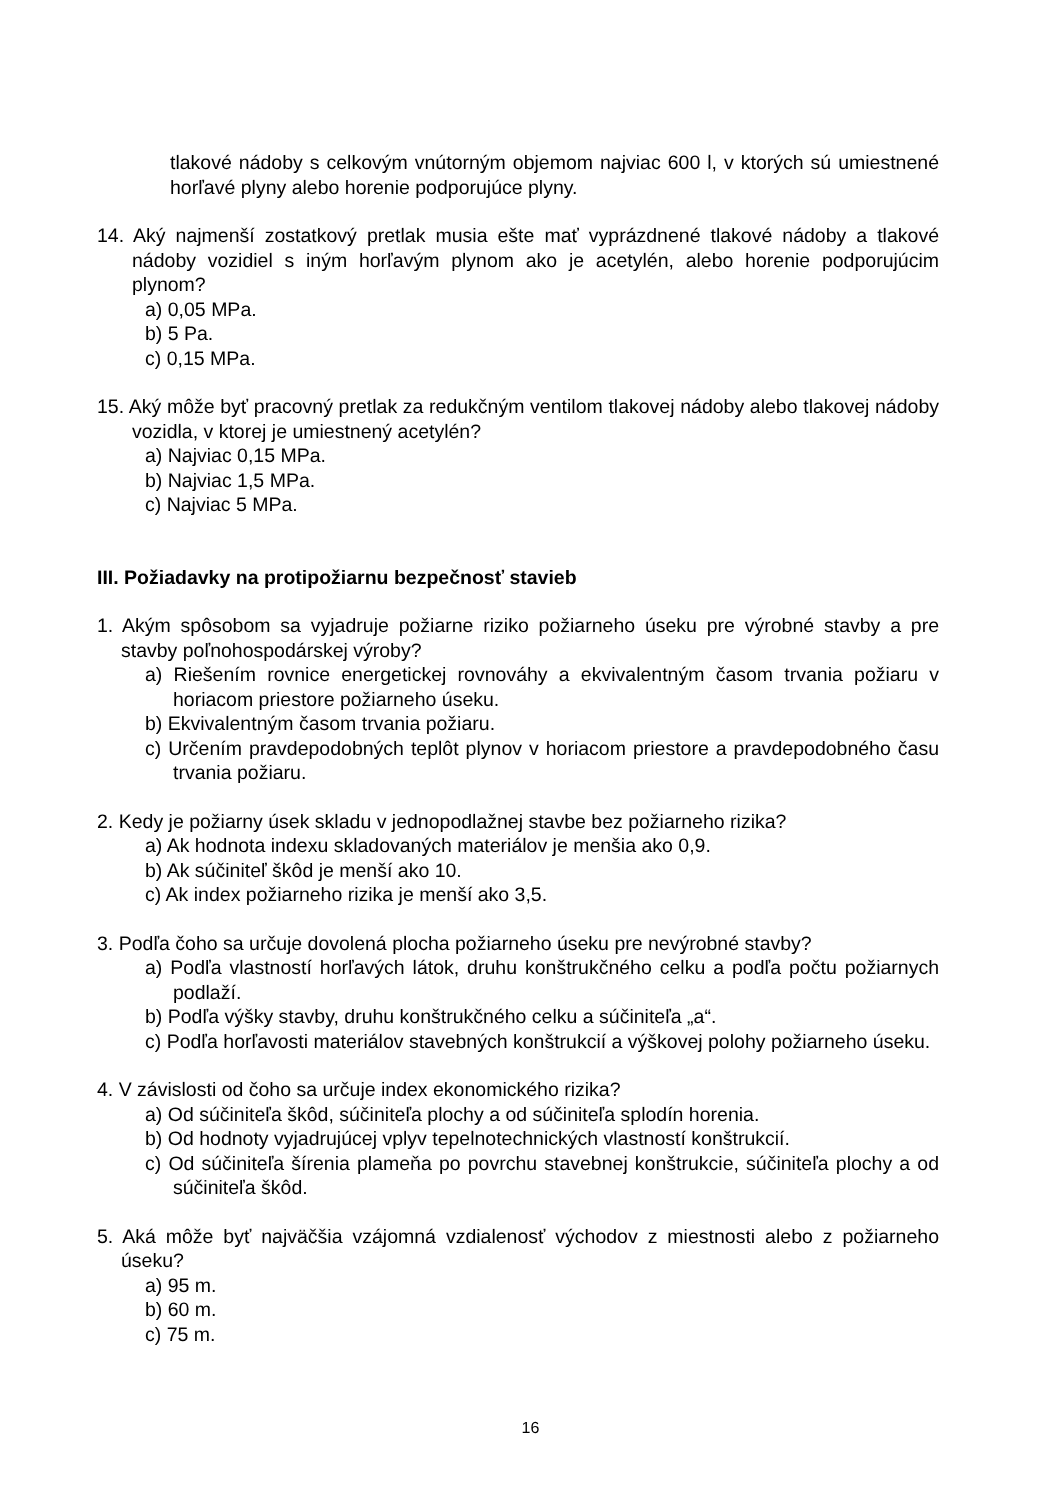tlakové nádoby s celkovým vnútorným objemom najviac 600 l, v ktorých sú umiestnené horľavé plyny alebo horenie podporujúce plyny.
14. Aký najmenší zostatkový pretlak musia ešte mať vyprázdnené tlakové nádoby a tlakové nádoby vozidiel s iným horľavým plynom ako je acetylén, alebo horenie podporujúcim plynom?
a) 0,05 MPa.
b) 5 Pa.
c) 0,15 MPa.
15. Aký môže byť pracovný pretlak za redukčným ventilom tlakovej nádoby alebo tlakovej nádoby vozidla, v ktorej je umiestnený acetylén?
a) Najviac 0,15 MPa.
b) Najviac 1,5 MPa.
c) Najviac 5 MPa.
III. Požiadavky na protipožiarnu bezpečnosť stavieb
1. Akým spôsobom sa vyjadruje požiarne riziko požiarneho úseku pre výrobné stavby a pre stavby poľnohospodárskej výroby?
a) Riešením rovnice energetickej rovnováhy a ekvivalentným časom trvania požiaru v horiacom priestore požiarneho úseku.
b) Ekvivalentným časom trvania požiaru.
c) Určením pravdepodobných teplôt plynov v horiacom priestore a pravdepodobného času trvania požiaru.
2. Kedy je požiarny úsek skladu v jednopodlažnej stavbe bez požiarneho rizika?
a) Ak hodnota indexu skladovaných materiálov je menšia ako 0,9.
b) Ak súčiniteľ škôd je menší ako 10.
c) Ak index požiarneho rizika je menší ako 3,5.
3. Podľa čoho sa určuje dovolená plocha požiarneho úseku pre nevýrobné stavby?
a) Podľa vlastností horľavých látok, druhu konštrukčného celku a podľa počtu požiarnych podlaží.
b) Podľa výšky stavby, druhu konštrukčného celku a súčiniteľa „a“.
c) Podľa horľavosti materiálov stavebných konštrukcií a výškovej polohy požiarneho úseku.
4. V závislosti od čoho sa určuje index ekonomického rizika?
a) Od súčiniteľa škôd, súčiniteľa plochy a od súčiniteľa splodín horenia.
b) Od hodnoty vyjadrujúcej vplyv tepelnotechnických vlastností konštrukcií.
c) Od súčiniteľa šírenia plameňa po povrchu stavebnej konštrukcie, súčiniteľa plochy a od súčiniteľa škôd.
5. Aká môže byť najväčšia vzájomná vzdialenosť východov z miestnosti alebo z požiarneho úseku?
a) 95 m.
b) 60 m.
c) 75 m.
16